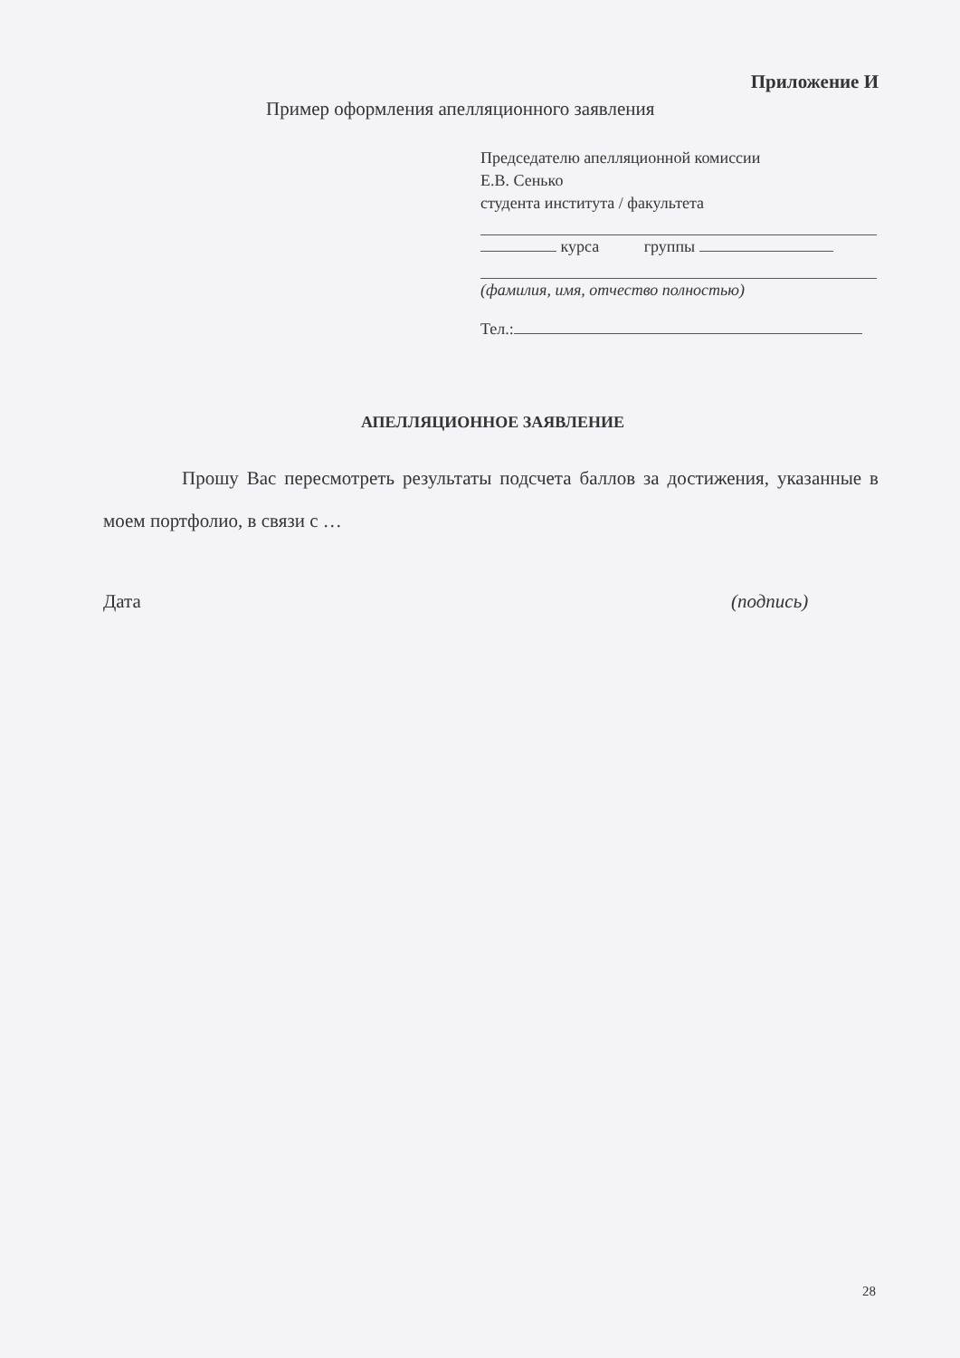Приложение И
Пример оформления апелляционного заявления
Председателю апелляционной комиссии
Е.В. Сенько
студента института / факультета
курса группы
(фамилия, имя, отчество полностью)
Тел.:
АПЕЛЛЯЦИОННОЕ ЗАЯВЛЕНИЕ
Прошу Вас пересмотреть результаты подсчета баллов за достижения, указанные в моем портфолио, в связи с …
Дата (подпись)
28